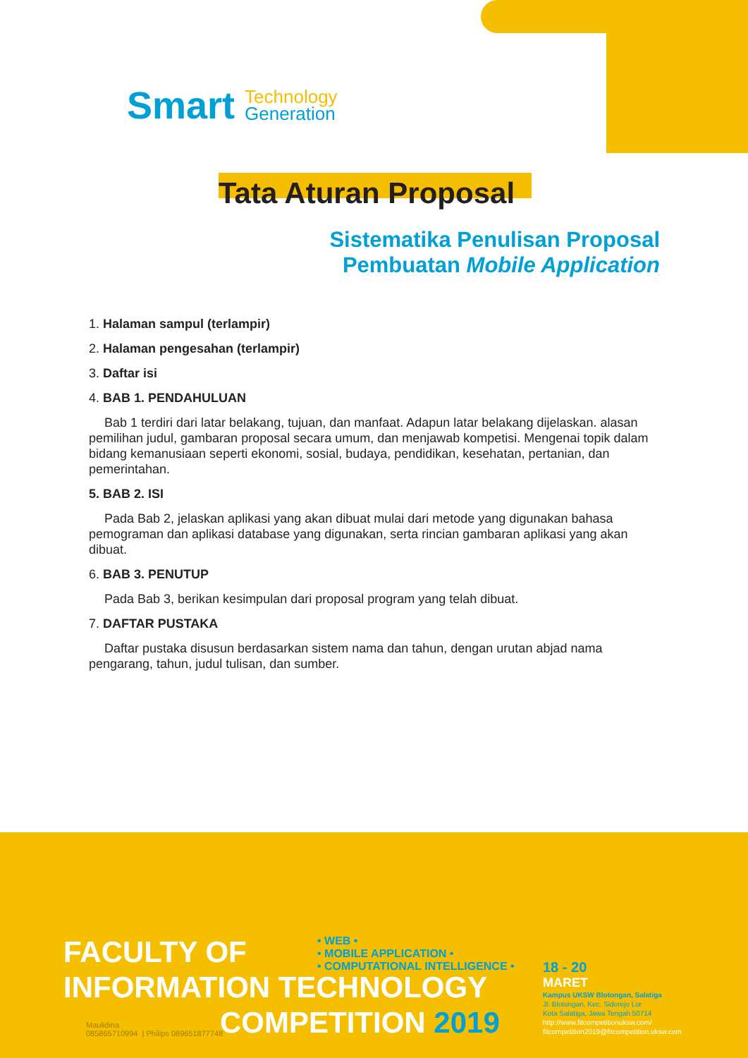Smart Technology
Generation
Tata Aturan Proposal
Sistematika Penulisan Proposal
Pembuatan Mobile Application
1. Halaman sampul (terlampir)
2. Halaman pengesahan (terlampir)
3. Daftar isi
4. BAB 1. PENDAHULUAN
Bab 1 terdiri dari latar belakang, tujuan, dan manfaat. Adapun latar belakang dijelaskan. alasan pemilihan judul, gambaran proposal secara umum, dan menjawab kompetisi. Mengenai topik dalam bidang kemanusiaan seperti ekonomi, sosial, budaya, pendidikan, kesehatan, pertanian, dan pemerintahan.
5. BAB 2. ISI
Pada Bab 2, jelaskan aplikasi yang akan dibuat mulai dari metode yang digunakan bahasa pemograman dan aplikasi database yang digunakan, serta rincian gambaran aplikasi yang akan dibuat.
6. BAB 3. PENUTUP
Pada Bab 3, berikan kesimpulan dari proposal program yang telah dibuat.
7. DAFTAR PUSTAKA
Daftar pustaka disusun berdasarkan sistem nama dan tahun, dengan urutan abjad nama pengarang, tahun, judul tulisan, dan sumber.
FACULTY OF
INFORMATION TECHNOLOGY
COMPETITION 2019
• WEB •
• MOBILE APPLICATION •
• COMPUTATIONAL INTELLIGENCE •
Maulidina
085865710994 | Philips 089651877748
18 - 20
MARET
Kampus UKSW Blotongan, Salatiga
Jl. Blotongan, Kec. Sidorejo Lor
Kota Salatiga, Jawa Tengah 50714
http://www.fitcompetitionuksw.com/
fitcompetition2019@fitcompetition.uksw.com